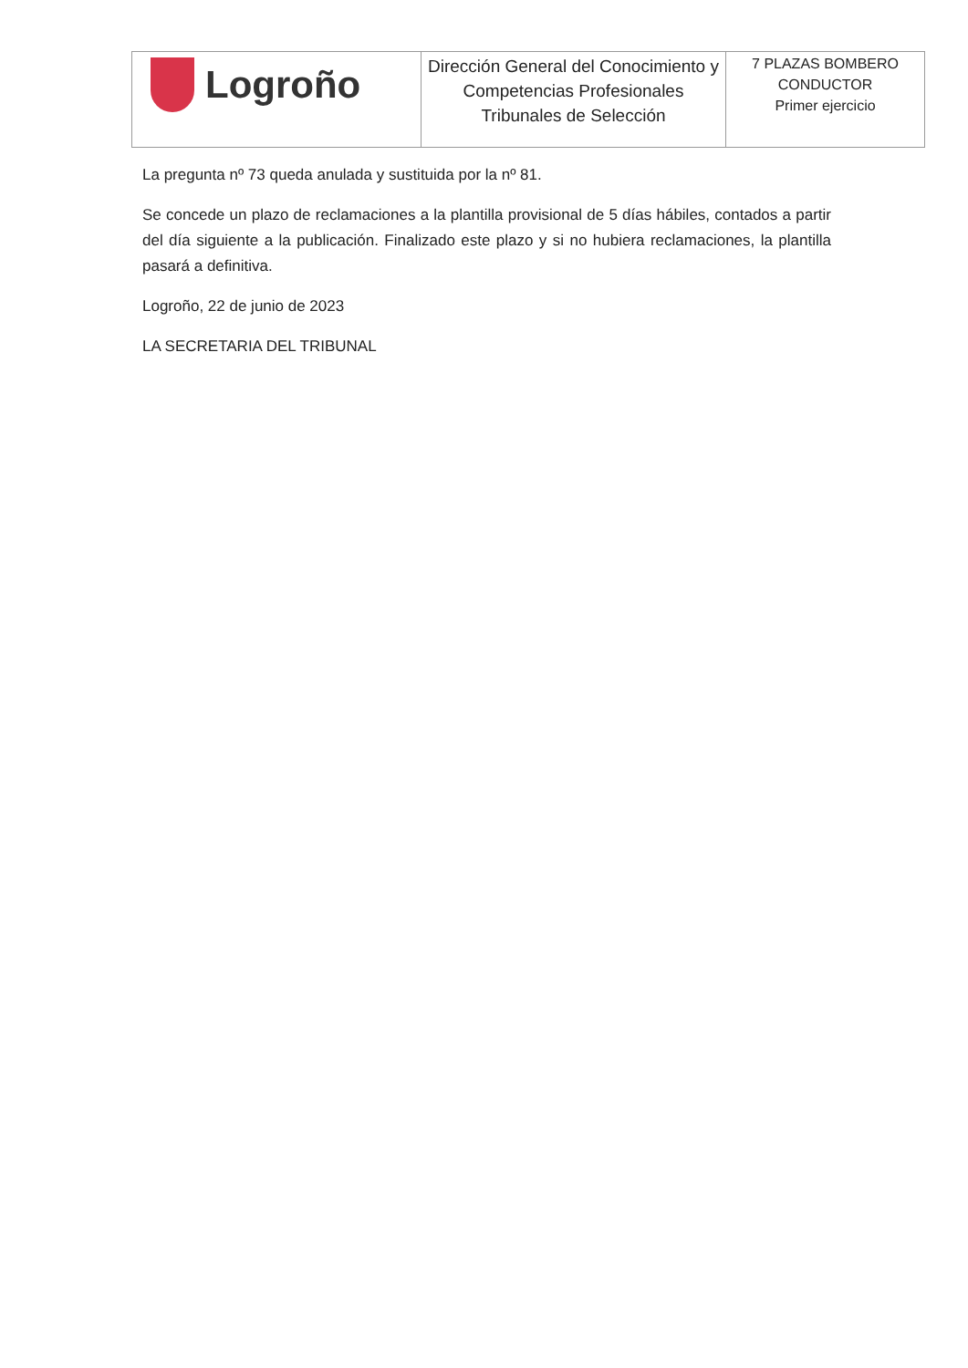| Logroño | Dirección General del Conocimiento y Competencias Profesionales Tribunales de Selección | 7 PLAZAS BOMBERO CONDUCTOR Primer ejercicio |
La pregunta nº 73 queda anulada y sustituida por la nº 81.
Se concede un plazo de reclamaciones a la plantilla provisional de 5 días hábiles, contados a partir del día siguiente a la publicación. Finalizado este plazo y si no hubiera reclamaciones, la plantilla pasará a definitiva.
Logroño, 22 de junio de 2023
LA SECRETARIA DEL TRIBUNAL